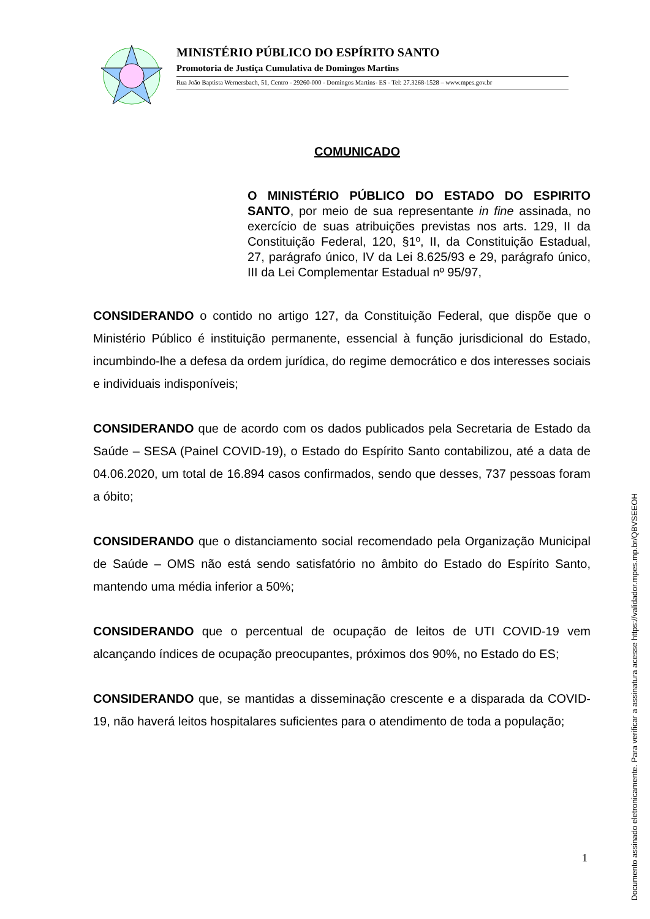MINISTÉRIO PÚBLICO DO ESPÍRITO SANTO
Promotoria de Justiça Cumulativa de Domingos Martins
Rua João Baptista Wernersbach, 51, Centro - 29260-000 - Domingos Martins- ES - Tel: 27.3268-1528 – www.mpes.gov.br
COMUNICADO
O MINISTÉRIO PÚBLICO DO ESTADO DO ESPIRITO SANTO, por meio de sua representante in fine assinada, no exercício de suas atribuições previstas nos arts. 129, II da Constituição Federal, 120, §1º, II, da Constituição Estadual, 27, parágrafo único, IV da Lei 8.625/93 e 29, parágrafo único, III da Lei Complementar Estadual nº 95/97,
CONSIDERANDO o contido no artigo 127, da Constituição Federal, que dispõe que o Ministério Público é instituição permanente, essencial à função jurisdicional do Estado, incumbindo-lhe a defesa da ordem jurídica, do regime democrático e dos interesses sociais e individuais indisponíveis;
CONSIDERANDO que de acordo com os dados publicados pela Secretaria de Estado da Saúde – SESA (Painel COVID-19), o Estado do Espírito Santo contabilizou, até a data de 04.06.2020, um total de 16.894 casos confirmados, sendo que desses, 737 pessoas foram a óbito;
CONSIDERANDO que o distanciamento social recomendado pela Organização Municipal de Saúde – OMS não está sendo satisfatório no âmbito do Estado do Espírito Santo, mantendo uma média inferior a 50%;
CONSIDERANDO que o percentual de ocupação de leitos de UTI COVID-19 vem alcançando índices de ocupação preocupantes, próximos dos 90%, no Estado do ES;
CONSIDERANDO que, se mantidas a disseminação crescente e a disparada da COVID-19, não haverá leitos hospitalares suficientes para o atendimento de toda a população;
1
Documento assinado eletronicamente. Para verificar a assinatura acesse https://validador.mpes.mp.br/QBVSEEOH